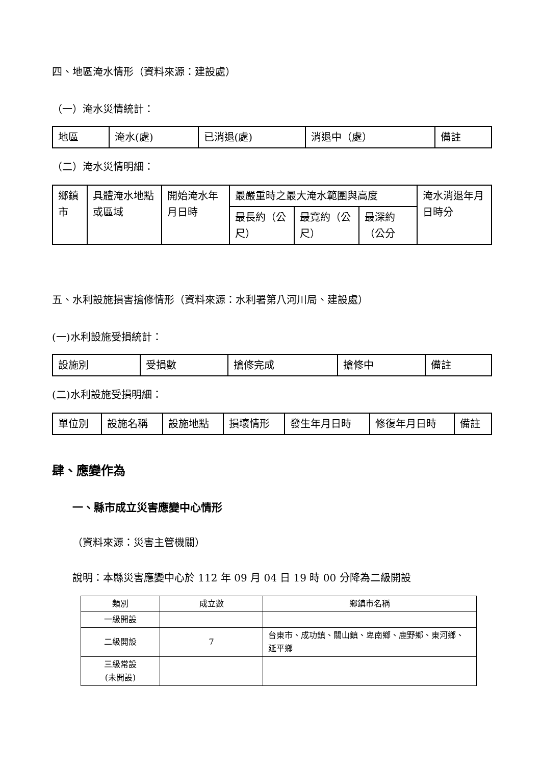四、地區淹水情形（資料來源：建設處）
（一）淹水災情統計：
| 地區 | 淹水(處) | 已消退(處) | 消退中（處） | 備註 |
| --- | --- | --- | --- | --- |
（二）淹水災情明細：
| 鄉鎮市 | 具體淹水地點或區域 | 開始淹水年月日時 | 最嚴重時之最大淹水範圍與高度 | | | 淹水消退年月日時分 |
| --- | --- | --- | --- | --- | --- | --- |
| | | | 最長約（公尺） | 最寬約（公尺） | 最深約（公分 | |
五、水利設施損害搶修情形（資料來源：水利署第八河川局、建設處）
(一)水利設施受損統計：
| 設施別 | 受損數 | 搶修完成 | 搶修中 | 備註 |
| --- | --- | --- | --- | --- |
(二)水利設施受損明細：
| 單位別 | 設施名稱 | 設施地點 | 損壞情形 | 發生年月日時 | 修復年月日時 | 備註 |
| --- | --- | --- | --- | --- | --- | --- |
肆、應變作為
一、縣市成立災害應變中心情形
（資料來源：災害主管機關）
說明：本縣災害應變中心於 112 年 09 月 04 日 19 時 00 分降為二級開設
| 類別 | 成立數 | 鄉鎮市名稱 |
| --- | --- | --- |
| 一級開設 | | |
| 二級開設 | 7 | 台東市、成功鎮、關山鎮、卑南鄉、鹿野鄉、東河鄉、延平鄉 |
| 三級常設 (未開設) | | |